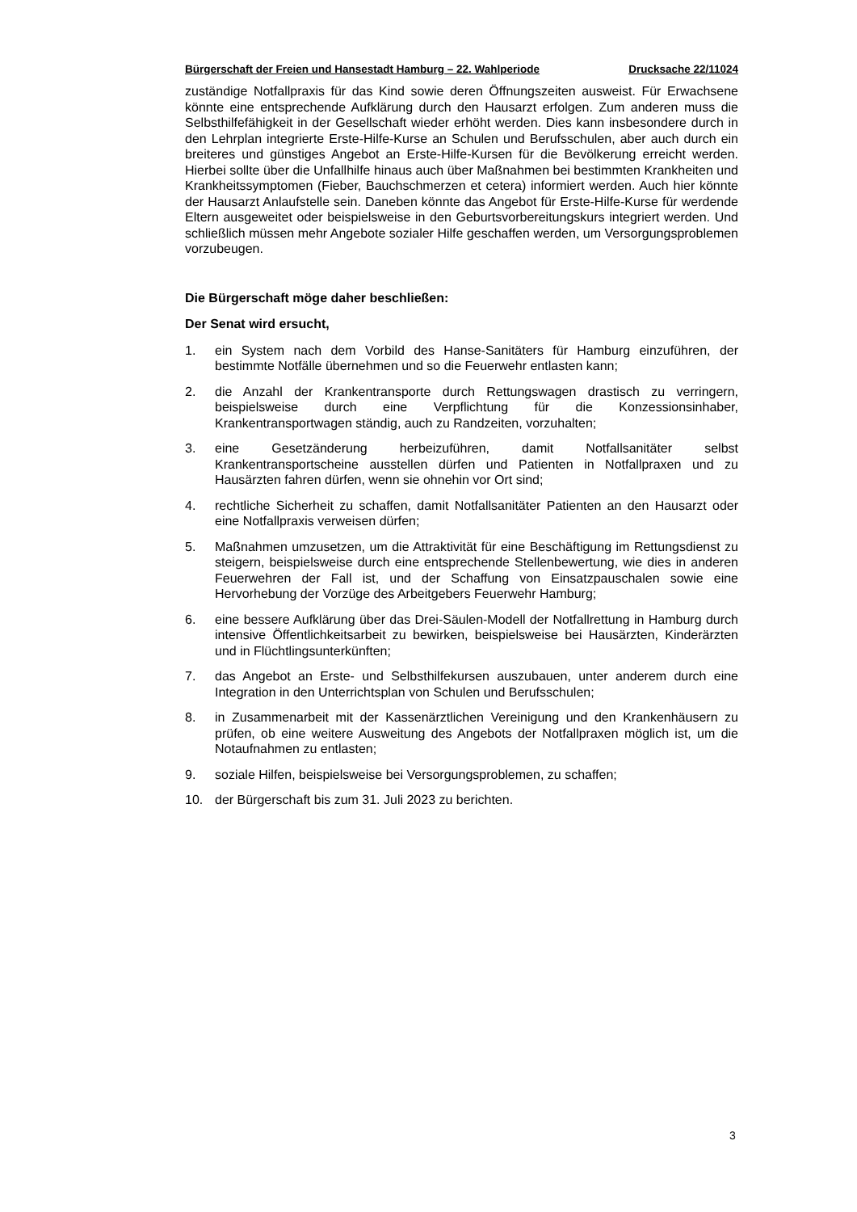Bürgerschaft der Freien und Hansestadt Hamburg – 22. Wahlperiode Drucksache 22/11024
zuständige Notfallpraxis für das Kind sowie deren Öffnungszeiten ausweist. Für Erwachsene könnte eine entsprechende Aufklärung durch den Hausarzt erfolgen. Zum anderen muss die Selbsthilfefähigkeit in der Gesellschaft wieder erhöht werden. Dies kann insbesondere durch in den Lehrplan integrierte Erste-Hilfe-Kurse an Schulen und Berufsschulen, aber auch durch ein breiteres und günstiges Angebot an Erste-Hilfe-Kursen für die Bevölkerung erreicht werden. Hierbei sollte über die Unfallhilfe hinaus auch über Maßnahmen bei bestimmten Krankheiten und Krankheitssymptomen (Fieber, Bauchschmerzen et cetera) informiert werden. Auch hier könnte der Hausarzt Anlaufstelle sein. Daneben könnte das Angebot für Erste-Hilfe-Kurse für werdende Eltern ausgeweitet oder beispielsweise in den Geburtsvorbereitungskurs integriert werden. Und schließlich müssen mehr Angebote sozialer Hilfe geschaffen werden, um Versorgungsproblemen vorzubeugen.
Die Bürgerschaft möge daher beschließen:
Der Senat wird ersucht,
1. ein System nach dem Vorbild des Hanse-Sanitäters für Hamburg einzuführen, der bestimmte Notfälle übernehmen und so die Feuerwehr entlasten kann;
2. die Anzahl der Krankentransporte durch Rettungswagen drastisch zu verringern, beispielsweise durch eine Verpflichtung für die Konzessionsinhaber, Krankentransportwagen ständig, auch zu Randzeiten, vorzuhalten;
3. eine Gesetzänderung herbeizuführen, damit Notfallsanitäter selbst Krankentransportscheine ausstellen dürfen und Patienten in Notfallpraxen und zu Hausärzten fahren dürfen, wenn sie ohnehin vor Ort sind;
4. rechtliche Sicherheit zu schaffen, damit Notfallsanitäter Patienten an den Hausarzt oder eine Notfallpraxis verweisen dürfen;
5. Maßnahmen umzusetzen, um die Attraktivität für eine Beschäftigung im Rettungsdienst zu steigern, beispielsweise durch eine entsprechende Stellenbewertung, wie dies in anderen Feuerwehren der Fall ist, und der Schaffung von Einsatzpauschalen sowie eine Hervorhebung der Vorzüge des Arbeitgebers Feuerwehr Hamburg;
6. eine bessere Aufklärung über das Drei-Säulen-Modell der Notfallrettung in Hamburg durch intensive Öffentlichkeitsarbeit zu bewirken, beispielsweise bei Hausärzten, Kinderärzten und in Flüchtlingsunterkünften;
7. das Angebot an Erste- und Selbsthilfekursen auszubauen, unter anderem durch eine Integration in den Unterrichtsplan von Schulen und Berufsschulen;
8. in Zusammenarbeit mit der Kassenärztlichen Vereinigung und den Krankenhäusern zu prüfen, ob eine weitere Ausweitung des Angebots der Notfallpraxen möglich ist, um die Notaufnahmen zu entlasten;
9. soziale Hilfen, beispielsweise bei Versorgungsproblemen, zu schaffen;
10. der Bürgerschaft bis zum 31. Juli 2023 zu berichten.
3